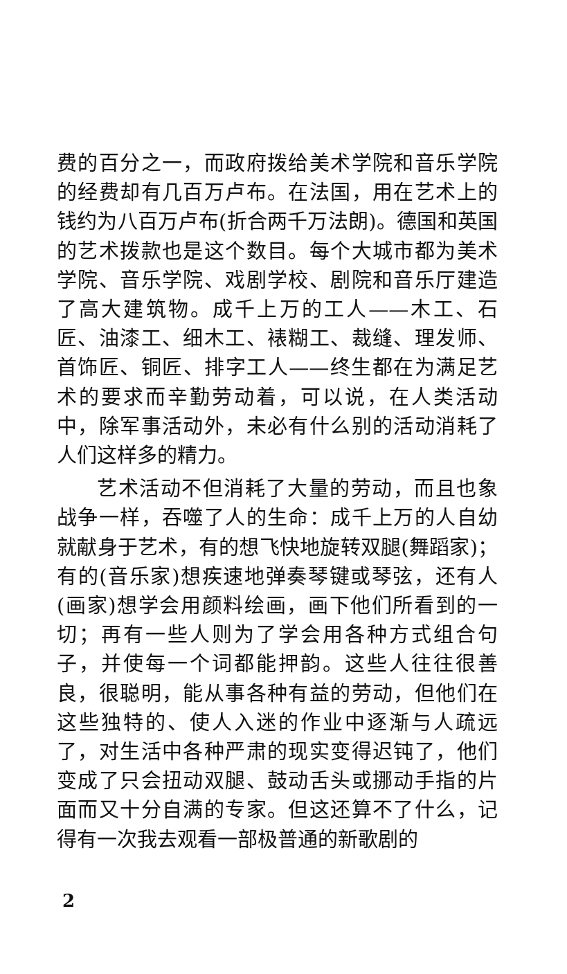费的百分之一，而政府拨给美术学院和音乐学院的经费却有几百万卢布。在法国，用在艺术上的钱约为八百万卢布(折合两千万法朗)。德国和英国的艺术拨款也是这个数目。每个大城市都为美术学院、音乐学院、戏剧学校、剧院和音乐厅建造了高大建筑物。成千上万的工人——木工、石匠、油漆工、细木工、裱糊工、裁缝、理发师、首饰匠、铜匠、排字工人——终生都在为满足艺术的要求而辛勤劳动着，可以说，在人类活动中，除军事活动外，未必有什么别的活动消耗了人们这样多的精力。
艺术活动不但消耗了大量的劳动，而且也象战争一样，吞噬了人的生命：成千上万的人自幼就献身于艺术，有的想飞快地旋转双腿(舞蹈家)；有的(音乐家)想疾速地弹奏琴键或琴弦，还有人(画家)想学会用颜料绘画，画下他们所看到的一切；再有一些人则为了学会用各种方式组合句子，并使每一个词都能押韵。这些人往往很善良，很聪明，能从事各种有益的劳动，但他们在这些独特的、使人入迷的作业中逐渐与人疏远了，对生活中各种严肃的现实变得迟钝了，他们变成了只会扭动双腿、鼓动舌头或挪动手指的片面而又十分自满的专家。但这还算不了什么，记得有一次我去观看一部极普通的新歌剧的
2